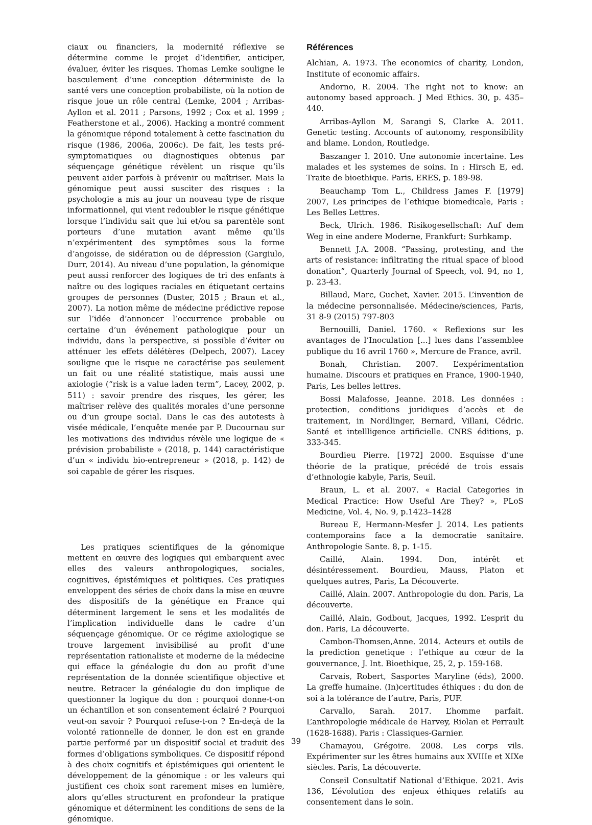ciaux ou financiers, la modernité réflexive se détermine comme le projet d’identifier, anticiper, évaluer, éviter les risques. Thomas Lemke souligne le basculement d’une conception déterministe de la santé vers une conception probabiliste, où la notion de risque joue un rôle central (Lemke, 2004 ; Arribas-Ayllon et al. 2011 ; Parsons, 1992 ; Cox et al. 1999 ; Featherstone et al., 2006). Hacking a montré comment la génomique répond totalement à cette fascination du risque (1986, 2006a, 2006c). De fait, les tests pré-symptomatiques ou diagnostiques obtenus par séquençage génétique révèlent un risque qu’ils peuvent aider parfois à prévenir ou maîtriser. Mais la génomique peut aussi susciter des risques : la psychologie a mis au jour un nouveau type de risque informationnel, qui vient redoubler le risque génétique lorsque l’individu sait que lui et/ou sa parentèle sont porteurs d’une mutation avant même qu’ils n’expérimentent des symptômes sous la forme d’angoisse, de sidération ou de dépression (Gargiulo, Durr, 2014). Au niveau d’une population, la génomique peut aussi renforcer des logiques de tri des enfants à naître ou des logiques raciales en étiquetant certains groupes de personnes (Duster, 2015 ; Braun et al., 2007). La notion même de médecine prédictive repose sur l’idée d’annoncer l’occurrence probable ou certaine d’un événement pathologique pour un individu, dans la perspective, si possible d’éviter ou atténuer les effets délétères (Delpech, 2007). Lacey souligne que le risque ne caractérise pas seulement un fait ou une réalité statistique, mais aussi une axiologie (“risk is a value laden term”, Lacey, 2002, p. 511) : savoir prendre des risques, les gérer, les maîtriser relève des qualités morales d’une personne ou d’un groupe social. Dans le cas des autotests à visée médicale, l’enquête menée par P. Ducournau sur les motivations des individus révèle une logique de « prévision probabiliste » (2018, p. 144) caractéristique d’un « individu bio-entrepreneur » (2018, p. 142) de soi capable de gérer les risques.
Les pratiques scientifiques de la génomique mettent en œuvre des logiques qui embarquent avec elles des valeurs anthropologiques, sociales, cognitives, épistémiques et politiques. Ces pratiques enveloppent des séries de choix dans la mise en œuvre des dispositifs de la génétique en France qui déterminent largement le sens et les modalités de l’implication individuelle dans le cadre d’un séquençage génomique. Or ce régime axiologique se trouve largement invisibilisé au profit d’une représentation rationaliste et moderne de la médecine qui efface la généalogie du don au profit d’une représentation de la donnée scientifique objective et neutre. Retracer la généalogie du don implique de questionner la logique du don : pourquoi donne-t-on un échantillon et son consentement éclairé ? Pourquoi veut-on savoir ? Pourquoi refuse-t-on ? En-deçà de la volonté rationnelle de donner, le don est en grande partie performé par un dispositif social et traduit des formes d’obligations symboliques. Ce dispositif répond à des choix cognitifs et épistémiques qui orientent le développement de la génomique : or les valeurs qui justifient ces choix sont rarement mises en lumière, alors qu’elles structurent en profondeur la pratique génomique et déterminent les conditions de sens de la génomique.
Références
Alchian, A. 1973. The economics of charity, London, Institute of economic affairs.
Andorno, R. 2004. The right not to know: an autonomy based approach. J Med Ethics. 30, p. 435–440.
Arribas-Ayllon M, Sarangi S, Clarke A. 2011. Genetic testing. Accounts of autonomy, responsibility and blame. London, Routledge.
Baszanger I. 2010. Une autonomie incertaine. Les malades et les systemes de soins. In : Hirsch E, ed. Traite de bioethique. Paris, ERES, p. 189-98.
Beauchamp Tom L., Childress James F. [1979] 2007, Les principes de l’ethique biomedicale, Paris : Les Belles Lettres.
Beck, Ulrich. 1986. Risikogesellschaft: Auf dem Weg in eine andere Moderne, Frankfurt: Surhkamp.
Bennett J.A. 2008. “Passing, protesting, and the arts of resistance: infiltrating the ritual space of blood donation”, Quarterly Journal of Speech, vol. 94, no 1, p. 23-43.
Billaud, Marc, Guchet, Xavier. 2015. L’invention de la médecine personnalisée. Médecine/sciences, Paris, 31 8-9 (2015) 797-803
Bernouilli, Daniel. 1760. « Reflexions sur les avantages de l’Inoculation [...] lues dans l’assemblee publique du 16 avril 1760 », Mercure de France, avril.
Bonah, Christian. 2007. L’expérimentation humaine. Discours et pratiques en France, 1900-1940, Paris, Les belles lettres.
Bossi Malafosse, Jeanne. 2018. Les données : protection, conditions juridiques d’accès et de traitement, in Nordlinger, Bernard, Villani, Cédric. Santé et intellligence artificielle. CNRS éditions, p. 333-345.
Bourdieu Pierre. [1972] 2000. Esquisse d’une théorie de la pratique, précédé de trois essais d’ethnologie kabyle, Paris, Seuil.
Braun, L. et al. 2007. « Racial Categories in Medical Practice: How Useful Are They? », PLoS Medicine, Vol. 4, No. 9, p.1423–1428
Bureau E, Hermann-Mesfer J. 2014. Les patients contemporains face a la democratie sanitaire. Anthropologie Sante. 8, p. 1-15.
Caillé, Alain. 1994. Don, intérêt et désintéressement. Bourdieu, Mauss, Platon et quelques autres, Paris, La Découverte.
Caillé, Alain. 2007. Anthropologie du don. Paris, La découverte.
Caillé, Alain, Godbout, Jacques, 1992. L’esprit du don. Paris, La découverte.
Cambon-Thomsen,Anne. 2014. Acteurs et outils de la prediction genetique : l’ethique au cœur de la gouvernance, J. Int. Bioethique, 25, 2, p. 159-168.
Carvais, Robert, Sasportes Maryline (éds), 2000. La greffe humaine. (In)certitudes éthiques : du don de soi à la tolérance de l’autre, Paris, PUF.
Carvallo, Sarah. 2017. L’homme parfait. L’anthropologie médicale de Harvey, Riolan et Perrault (1628-1688). Paris : Classiques-Garnier.
Chamayou, Grégoire. 2008. Les corps vils. Expérimenter sur les êtres humains aux XVIIIe et XIXe siècles. Paris, La découverte.
Conseil Consultatif National d’Ethique. 2021. Avis 136, L’évolution des enjeux éthiques relatifs au consentement dans le soin.
39